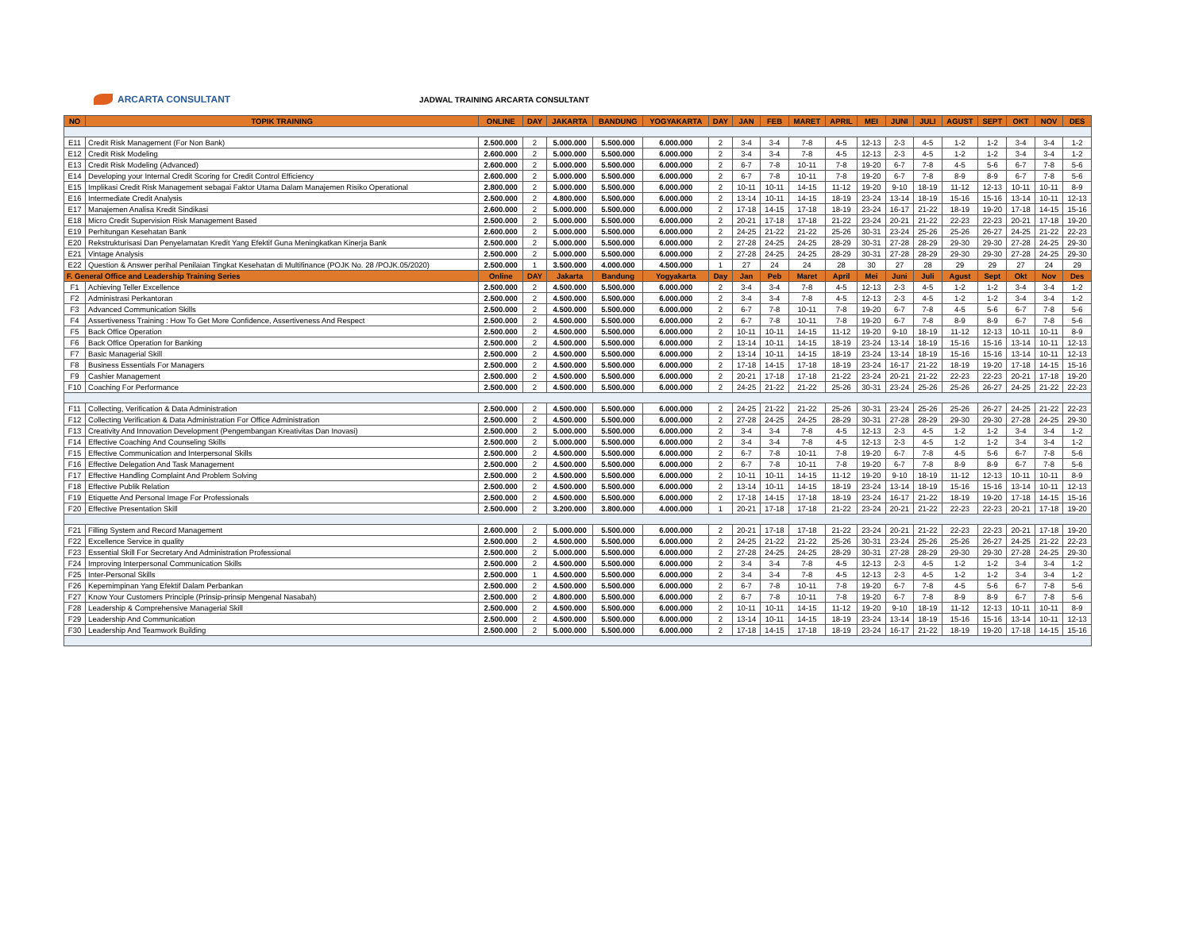ARCARTA CONSULTANT
JADWAL TRAINING ARCARTA CONSULTANT
| NO | TOPIK TRAINING | ONLINE | DAY | JAKARTA | BANDUNG | YOGYAKARTA | DAY | JAN | FEB | MARET | APRIL | MEI | JUNI | JULI | AGUST | SEPT | OKT | NOV | DES |
| --- | --- | --- | --- | --- | --- | --- | --- | --- | --- | --- | --- | --- | --- | --- | --- | --- | --- | --- | --- |
| E11 | Credit Risk Management (For Non Bank) | 2.500.000 | 2 | 5.000.000 | 5.500.000 | 6.000.000 | 2 | 3-4 | 3-4 | 7-8 | 4-5 | 12-13 | 2-3 | 4-5 | 1-2 | 1-2 | 3-4 | 3-4 | 1-2 |
| E12 | Credit Risk Modeling | 2.600.000 | 2 | 5.000.000 | 5.500.000 | 6.000.000 | 2 | 3-4 | 3-4 | 7-8 | 4-5 | 12-13 | 2-3 | 4-5 | 1-2 | 1-2 | 3-4 | 3-4 | 1-2 |
| E13 | Credit Risk Modeling (Advanced) | 2.600.000 | 2 | 5.000.000 | 5.500.000 | 6.000.000 | 2 | 6-7 | 7-8 | 10-11 | 7-8 | 19-20 | 6-7 | 7-8 | 4-5 | 5-6 | 6-7 | 7-8 | 5-6 |
| E14 | Developing your Internal Credit Scoring for Credit Control Efficiency | 2.600.000 | 2 | 5.000.000 | 5.500.000 | 6.000.000 | 2 | 6-7 | 7-8 | 10-11 | 7-8 | 19-20 | 6-7 | 7-8 | 8-9 | 8-9 | 6-7 | 7-8 | 5-6 |
| E15 | Implikasi Credit Risk Management sebagai Faktor Utama Dalam Manajemen Risiko Operational | 2.800.000 | 2 | 5.000.000 | 5.500.000 | 6.000.000 | 2 | 10-11 | 10-11 | 14-15 | 11-12 | 19-20 | 9-10 | 18-19 | 11-12 | 12-13 | 10-11 | 10-11 | 8-9 |
| E16 | Intermediate Credit Analysis | 2.500.000 | 2 | 4.800.000 | 5.500.000 | 6.000.000 | 2 | 13-14 | 10-11 | 14-15 | 18-19 | 23-24 | 13-14 | 18-19 | 15-16 | 15-16 | 13-14 | 10-11 | 12-13 |
| E17 | Manajemen Analisa Kredit Sindikasi | 2.600.000 | 2 | 5.000.000 | 5.500.000 | 6.000.000 | 2 | 17-18 | 14-15 | 17-18 | 18-19 | 23-24 | 16-17 | 21-22 | 18-19 | 19-20 | 17-18 | 14-15 | 15-16 |
| E18 | Micro Credit Supervision Risk Management Based | 2.500.000 | 2 | 5.000.000 | 5.500.000 | 6.000.000 | 2 | 20-21 | 17-18 | 17-18 | 21-22 | 23-24 | 20-21 | 21-22 | 22-23 | 22-23 | 20-21 | 17-18 | 19-20 |
| E19 | Perhitungan Kesehatan Bank | 2.600.000 | 2 | 5.000.000 | 5.500.000 | 6.000.000 | 2 | 24-25 | 21-22 | 21-22 | 25-26 | 30-31 | 23-24 | 25-26 | 25-26 | 26-27 | 24-25 | 21-22 | 22-23 |
| E20 | Rekstrukturisasi Dan Penyelamatan Kredit Yang Efektif Guna Meningkatkan Kinerja Bank | 2.500.000 | 2 | 5.000.000 | 5.500.000 | 6.000.000 | 2 | 27-28 | 24-25 | 24-25 | 28-29 | 30-31 | 27-28 | 28-29 | 29-30 | 29-30 | 27-28 | 24-25 | 29-30 |
| E21 | Vintage Analysis | 2.500.000 | 2 | 5.000.000 | 5.500.000 | 6.000.000 | 2 | 27-28 | 24-25 | 24-25 | 28-29 | 30-31 | 27-28 | 28-29 | 29-30 | 29-30 | 27-28 | 24-25 | 29-30 |
| E22 | Question & Answer perihal Penilaian Tingkat Kesehatan di Multifinance (POJK No. 28 /POJK.05/2020) | 2.500.000 | 1 | 3.500.000 | 4.000.000 | 4.500.000 | 1 | 27 | 24 | 24 | 28 | 30 | 27 | 28 | 29 | 29 | 27 | 24 | 29 |
| F. General Office and Leadership Training Series | | Online | DAY | Jakarta | Bandung | Yogyakarta | Day | Jan | Peb | Maret | April | Mei | Juni | Juli | Agust | Sept | Okt | Nov | Des |
| F1 | Achieving Teller Excellence | 2.500.000 | 2 | 4.500.000 | 5.500.000 | 6.000.000 | 2 | 3-4 | 3-4 | 7-8 | 4-5 | 12-13 | 2-3 | 4-5 | 1-2 | 1-2 | 3-4 | 3-4 | 1-2 |
| F2 | Administrasi Perkantoran | 2.500.000 | 2 | 4.500.000 | 5.500.000 | 6.000.000 | 2 | 3-4 | 3-4 | 7-8 | 4-5 | 12-13 | 2-3 | 4-5 | 1-2 | 1-2 | 3-4 | 3-4 | 1-2 |
| F3 | Advanced Communication Skills | 2.500.000 | 2 | 4.500.000 | 5.500.000 | 6.000.000 | 2 | 6-7 | 7-8 | 10-11 | 7-8 | 19-20 | 6-7 | 7-8 | 4-5 | 5-6 | 6-7 | 7-8 | 5-6 |
| F4 | Assertiveness Training : How To Get More Confidence, Assertiveness And Respect | 2.500.000 | 2 | 4.500.000 | 5.500.000 | 6.000.000 | 2 | 6-7 | 7-8 | 10-11 | 7-8 | 19-20 | 6-7 | 7-8 | 8-9 | 8-9 | 6-7 | 7-8 | 5-6 |
| F5 | Back Office Operation | 2.500.000 | 2 | 4.500.000 | 5.500.000 | 6.000.000 | 2 | 10-11 | 10-11 | 14-15 | 11-12 | 19-20 | 9-10 | 18-19 | 11-12 | 12-13 | 10-11 | 10-11 | 8-9 |
| F6 | Back Office Operation for Banking | 2.500.000 | 2 | 4.500.000 | 5.500.000 | 6.000.000 | 2 | 13-14 | 10-11 | 14-15 | 18-19 | 23-24 | 13-14 | 18-19 | 15-16 | 15-16 | 13-14 | 10-11 | 12-13 |
| F7 | Basic Managerial Skill | 2.500.000 | 2 | 4.500.000 | 5.500.000 | 6.000.000 | 2 | 13-14 | 10-11 | 14-15 | 18-19 | 23-24 | 13-14 | 18-19 | 15-16 | 15-16 | 13-14 | 10-11 | 12-13 |
| F8 | Business Essentials For Managers | 2.500.000 | 2 | 4.500.000 | 5.500.000 | 6.000.000 | 2 | 17-18 | 14-15 | 17-18 | 18-19 | 23-24 | 16-17 | 21-22 | 18-19 | 19-20 | 17-18 | 14-15 | 15-16 |
| F9 | Cashier Management | 2.500.000 | 2 | 4.500.000 | 5.500.000 | 6.000.000 | 2 | 20-21 | 17-18 | 17-18 | 21-22 | 23-24 | 20-21 | 21-22 | 22-23 | 22-23 | 20-21 | 17-18 | 19-20 |
| F10 | Coaching For Performance | 2.500.000 | 2 | 4.500.000 | 5.500.000 | 6.000.000 | 2 | 24-25 | 21-22 | 21-22 | 25-26 | 30-31 | 23-24 | 25-26 | 25-26 | 26-27 | 24-25 | 21-22 | 22-23 |
| F11 | Collecting, Verification & Data Administration | 2.500.000 | 2 | 4.500.000 | 5.500.000 | 6.000.000 | 2 | 24-25 | 21-22 | 21-22 | 25-26 | 30-31 | 23-24 | 25-26 | 25-26 | 26-27 | 24-25 | 21-22 | 22-23 |
| F12 | Collecting Verification & Data Administration For Office Administration | 2.500.000 | 2 | 4.500.000 | 5.500.000 | 6.000.000 | 2 | 27-28 | 24-25 | 24-25 | 28-29 | 30-31 | 27-28 | 28-29 | 29-30 | 29-30 | 27-28 | 24-25 | 29-30 |
| F13 | Creativity And Innovation Development (Pengembangan Kreativitas Dan Inovasi) | 2.500.000 | 2 | 5.000.000 | 5.500.000 | 6.000.000 | 2 | 3-4 | 3-4 | 7-8 | 4-5 | 12-13 | 2-3 | 4-5 | 1-2 | 1-2 | 3-4 | 3-4 | 1-2 |
| F14 | Effective Coaching And Counseling Skills | 2.500.000 | 2 | 5.000.000 | 5.500.000 | 6.000.000 | 2 | 3-4 | 3-4 | 7-8 | 4-5 | 12-13 | 2-3 | 4-5 | 1-2 | 1-2 | 3-4 | 3-4 | 1-2 |
| F15 | Effective Communication and Interpersonal Skills | 2.500.000 | 2 | 4.500.000 | 5.500.000 | 6.000.000 | 2 | 6-7 | 7-8 | 10-11 | 7-8 | 19-20 | 6-7 | 7-8 | 4-5 | 5-6 | 6-7 | 7-8 | 5-6 |
| F16 | Effective Delegation And Task Management | 2.500.000 | 2 | 4.500.000 | 5.500.000 | 6.000.000 | 2 | 6-7 | 7-8 | 10-11 | 7-8 | 19-20 | 6-7 | 7-8 | 8-9 | 8-9 | 6-7 | 7-8 | 5-6 |
| F17 | Effective Handling Complaint And Problem Solving | 2.500.000 | 2 | 4.500.000 | 5.500.000 | 6.000.000 | 2 | 10-11 | 10-11 | 14-15 | 11-12 | 19-20 | 9-10 | 18-19 | 11-12 | 12-13 | 10-11 | 10-11 | 8-9 |
| F18 | Effective Publik Relation | 2.500.000 | 2 | 4.500.000 | 5.500.000 | 6.000.000 | 2 | 13-14 | 10-11 | 14-15 | 18-19 | 23-24 | 13-14 | 18-19 | 15-16 | 15-16 | 13-14 | 10-11 | 12-13 |
| F19 | Etiquette And Personal Image For Professionals | 2.500.000 | 2 | 4.500.000 | 5.500.000 | 6.000.000 | 2 | 17-18 | 14-15 | 17-18 | 18-19 | 23-24 | 16-17 | 21-22 | 18-19 | 19-20 | 17-18 | 14-15 | 15-16 |
| F20 | Effective Presentation Skill | 2.500.000 | 2 | 3.200.000 | 3.800.000 | 4.000.000 | 1 | 20-21 | 17-18 | 17-18 | 21-22 | 23-24 | 20-21 | 21-22 | 22-23 | 22-23 | 20-21 | 17-18 | 19-20 |
| F21 | Filling System and Record Management | 2.600.000 | 2 | 5.000.000 | 5.500.000 | 6.000.000 | 2 | 20-21 | 17-18 | 17-18 | 21-22 | 23-24 | 20-21 | 21-22 | 22-23 | 22-23 | 20-21 | 17-18 | 19-20 |
| F22 | Excellence Service in quality | 2.500.000 | 2 | 4.500.000 | 5.500.000 | 6.000.000 | 2 | 24-25 | 21-22 | 21-22 | 25-26 | 30-31 | 23-24 | 25-26 | 25-26 | 26-27 | 24-25 | 21-22 | 22-23 |
| F23 | Essential Skill For Secretary And Administration Professional | 2.500.000 | 2 | 5.000.000 | 5.500.000 | 6.000.000 | 2 | 27-28 | 24-25 | 24-25 | 28-29 | 30-31 | 27-28 | 28-29 | 29-30 | 29-30 | 27-28 | 24-25 | 29-30 |
| F24 | Improving Interpersonal Communication Skills | 2.500.000 | 2 | 4.500.000 | 5.500.000 | 6.000.000 | 2 | 3-4 | 3-4 | 7-8 | 4-5 | 12-13 | 2-3 | 4-5 | 1-2 | 1-2 | 3-4 | 3-4 | 1-2 |
| F25 | Inter-Personal Skills | 2.500.000 | 1 | 4.500.000 | 5.500.000 | 6.000.000 | 2 | 3-4 | 3-4 | 7-8 | 4-5 | 12-13 | 2-3 | 4-5 | 1-2 | 1-2 | 3-4 | 3-4 | 1-2 |
| F26 | Kepemimpinan Yang Efektif Dalam Perbankan | 2.500.000 | 2 | 4.500.000 | 5.500.000 | 6.000.000 | 2 | 6-7 | 7-8 | 10-11 | 7-8 | 19-20 | 6-7 | 7-8 | 4-5 | 5-6 | 6-7 | 7-8 | 5-6 |
| F27 | Know Your Customers Principle (Prinsip-prinsip Mengenal Nasabah) | 2.500.000 | 2 | 4.800.000 | 5.500.000 | 6.000.000 | 2 | 6-7 | 7-8 | 10-11 | 7-8 | 19-20 | 6-7 | 7-8 | 8-9 | 8-9 | 6-7 | 7-8 | 5-6 |
| F28 | Leadership & Comprehensive Managerial Skill | 2.500.000 | 2 | 4.500.000 | 5.500.000 | 6.000.000 | 2 | 10-11 | 10-11 | 14-15 | 11-12 | 19-20 | 9-10 | 18-19 | 11-12 | 12-13 | 10-11 | 10-11 | 8-9 |
| F29 | Leadership And Communication | 2.500.000 | 2 | 4.500.000 | 5.500.000 | 6.000.000 | 2 | 13-14 | 10-11 | 14-15 | 18-19 | 23-24 | 13-14 | 18-19 | 15-16 | 15-16 | 13-14 | 10-11 | 12-13 |
| F30 | Leadership And Teamwork Building | 2.500.000 | 2 | 5.000.000 | 5.500.000 | 6.000.000 | 2 | 17-18 | 14-15 | 17-18 | 18-19 | 23-24 | 16-17 | 21-22 | 18-19 | 19-20 | 17-18 | 14-15 | 15-16 |